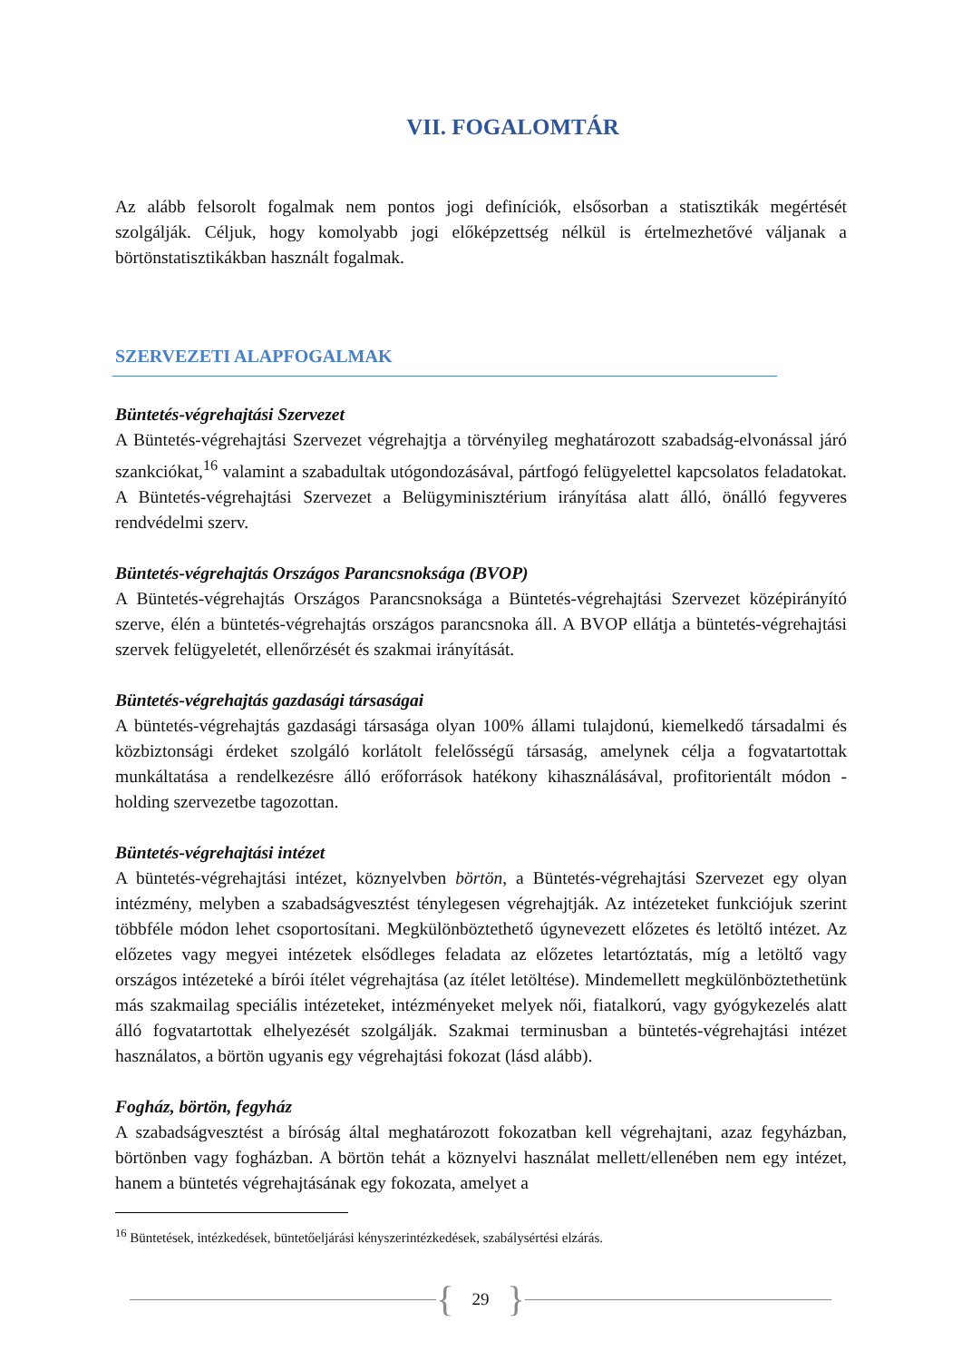VII. FOGALOMTÁR
Az alább felsorolt fogalmak nem pontos jogi definíciók, elsősorban a statisztikák megértését szolgálják. Céljuk, hogy komolyabb jogi előképzettség nélkül is értelmezhetővé váljanak a börtönstatisztikákban használt fogalmak.
SZERVEZETI ALAPFOGALMAK
Büntetés-végrehajtási Szervezet
A Büntetés-végrehajtási Szervezet végrehajtja a törvényileg meghatározott szabadság-elvonással járó szankciókat,<sup>16</sup> valamint a szabadultak utógondozásával, pártfogó felügyelettel kapcsolatos feladatokat. A Büntetés-végrehajtási Szervezet a Belügyminisztérium irányítása alatt álló, önálló fegyveres rendvédelmi szerv.
Büntetés-végrehajtás Országos Parancsnoksága (BVOP)
A Büntetés-végrehajtás Országos Parancsnoksága a Büntetés-végrehajtási Szervezet középirányító szerve, élén a büntetés-végrehajtás országos parancsnoka áll. A BVOP ellátja a büntetés-végrehajtási szervek felügyeletét, ellenőrzését és szakmai irányítását.
Büntetés-végrehajtás gazdasági társaságai
A büntetés-végrehajtás gazdasági társasága olyan 100% állami tulajdonú, kiemelkedő társadalmi és közbiztonsági érdeket szolgáló korlátolt felelősségű társaság, amelynek célja a fogvatartottak munkáltatása a rendelkezésre álló erőforrások hatékony kihasználásával, profitorientált módon - holding szervezetbe tagozottan.
Büntetés-végrehajtási intézet
A büntetés-végrehajtási intézet, köznyelvben börtön, a Büntetés-végrehajtási Szervezet egy olyan intézmény, melyben a szabadságvesztést ténylegesen végrehajtják. Az intézeteket funkciójuk szerint többféle módon lehet csoportosítani. Megkülönböztethető úgynevezett előzetes és letöltő intézet. Az előzetes vagy megyei intézetek elsődleges feladata az előzetes letartóztatás, míg a letöltő vagy országos intézeteké a bírói ítélet végrehajtása (az ítélet letöltése). Mindemellett megkülönböztethetünk más szakmailag speciális intézeteket, intézményeket melyek női, fiatalkorú, vagy gyógykezelés alatt álló fogvatartottak elhelyezését szolgálják. Szakmai terminusban a büntetés-végrehajtási intézet használatos, a börtön ugyanis egy végrehajtási fokozat (lásd alább).
Fogház, börtön, fegyház
A szabadságvesztést a bíróság által meghatározott fokozatban kell végrehajtani, azaz fegyházban, börtönben vagy fogházban. A börtön tehát a köznyelvi használat mellett/ellenében nem egy intézet, hanem a büntetés végrehajtásának egy fokozata, amelyet a
<sup>16</sup> Büntetések, intézkedések, büntetőeljárási kényszerintézkedések, szabálysértési elzárás.
{ 29 }